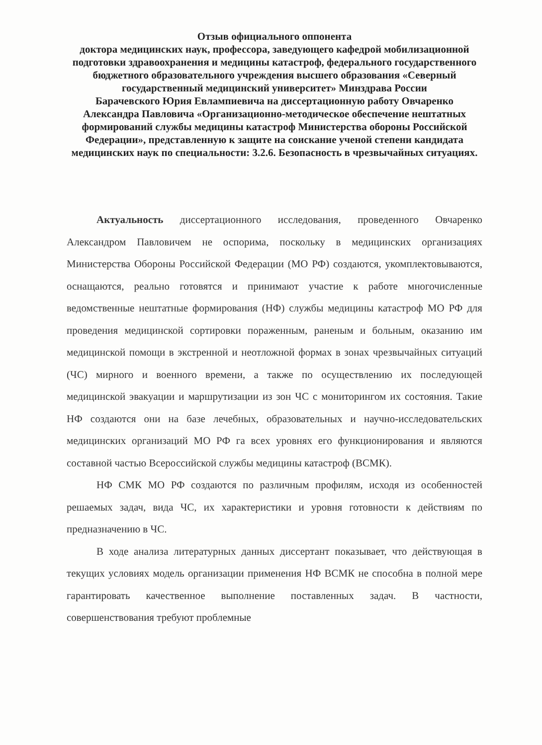Отзыв официального оппонента
доктора медицинских наук, профессора, заведующего кафедрой мобилизационной подготовки здравоохранения и медицины катастроф, федерального государственного бюджетного образовательного учреждения высшего образования «Северный государственный медицинский университет» Минздрава России
Барачевского Юрия Евлампиевича на диссертационную работу Овчаренко Александра Павловича «Организационно-методическое обеспечение нештатных формирований службы медицины катастроф Министерства обороны Российской Федерации», представленную к защите на соискание ученой степени кандидата медицинских наук по специальности: 3.2.6. Безопасность в чрезвычайных ситуациях.
Актуальность диссертационного исследования, проведенного Овчаренко Александром Павловичем не оспорима, поскольку в медицинских организациях Министерства Обороны Российской Федерации (МО РФ) создаются, укомплектовываются, оснащаются, реально готовятся и принимают участие к работе многочисленные ведомственные нештатные формирования (НФ) службы медицины катастроф МО РФ для проведения медицинской сортировки пораженным, раненым и больным, оказанию им медицинской помощи в экстренной и неотложной формах в зонах чрезвычайных ситуаций (ЧС) мирного и военного времени, а также по осуществлению их последующей медицинской эвакуации и маршрутизации из зон ЧС с мониторингом их состояния. Такие НФ создаются они на базе лечебных, образовательных и научно-исследовательских медицинских организаций МО РФ га всех уровнях его функционирования и являются составной частью Всероссийской службы медицины катастроф (ВСМК).
НФ СМК МО РФ создаются по различным профилям, исходя из особенностей решаемых задач, вида ЧС, их характеристики и уровня готовности к действиям по предназначению в ЧС.
В ходе анализа литературных данных диссертант показывает, что действующая в текущих условиях модель организации применения НФ ВСМК не способна в полной мере гарантировать качественное выполнение поставленных задач. В частности, совершенствования требуют проблемные